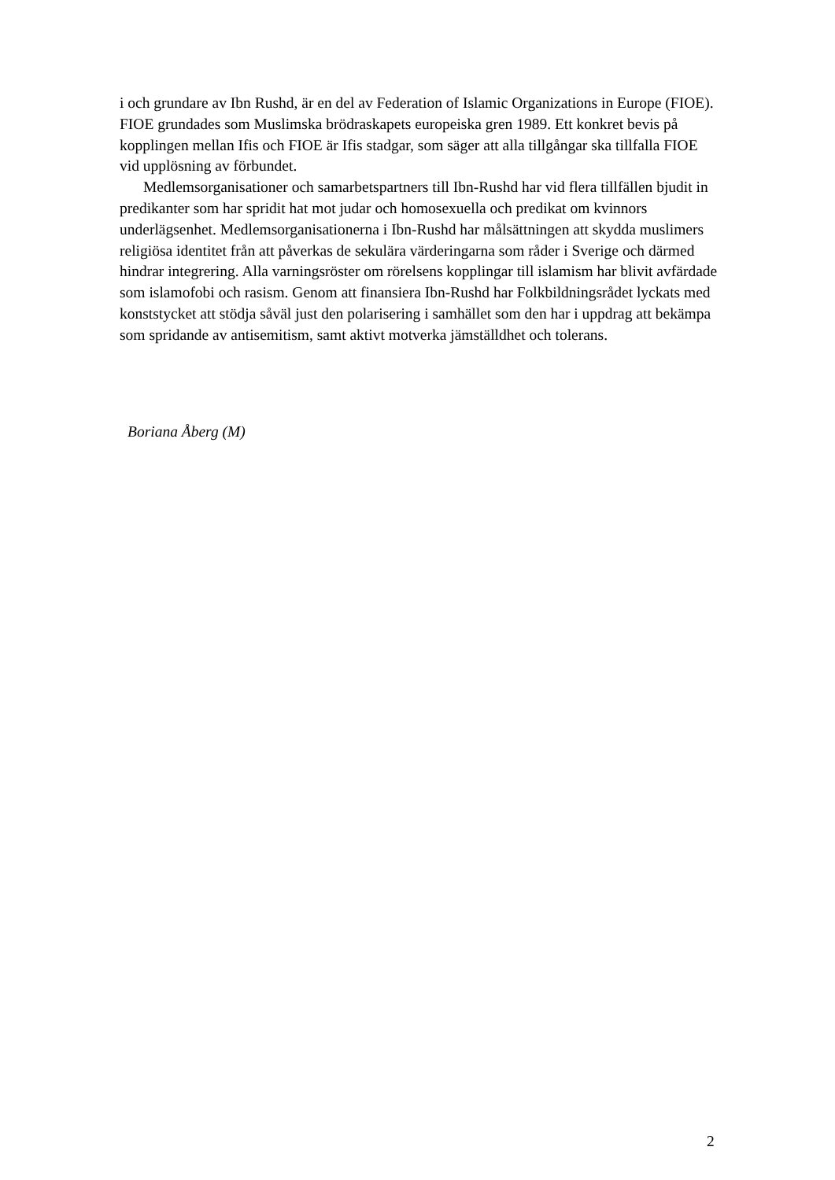i och grundare av Ibn Rushd, är en del av Federation of Islamic Organizations in Europe (FIOE). FIOE grundades som Muslimska brödraskapets europeiska gren 1989. Ett konkret bevis på kopplingen mellan Ifis och FIOE är Ifis stadgar, som säger att alla tillgångar ska tillfalla FIOE vid upplösning av förbundet.
Medlemsorganisationer och samarbetspartners till Ibn-Rushd har vid flera tillfällen bjudit in predikanter som har spridit hat mot judar och homosexuella och predikat om kvinnors underlägsenhet. Medlemsorganisationerna i Ibn-Rushd har målsättningen att skydda muslimers religiösa identitet från att påverkas de sekulära värderingarna som råder i Sverige och därmed hindrar integrering. Alla varningsröster om rörelsens kopplingar till islamism har blivit avfärdade som islamofobi och rasism. Genom att finansiera Ibn-Rushd har Folkbildningsrådet lyckats med konststycket att stödja såväl just den polarisering i samhället som den har i uppdrag att bekämpa som spridande av antisemitism, samt aktivt motverka jämställdhet och tolerans.
Boriana Åberg (M)
2